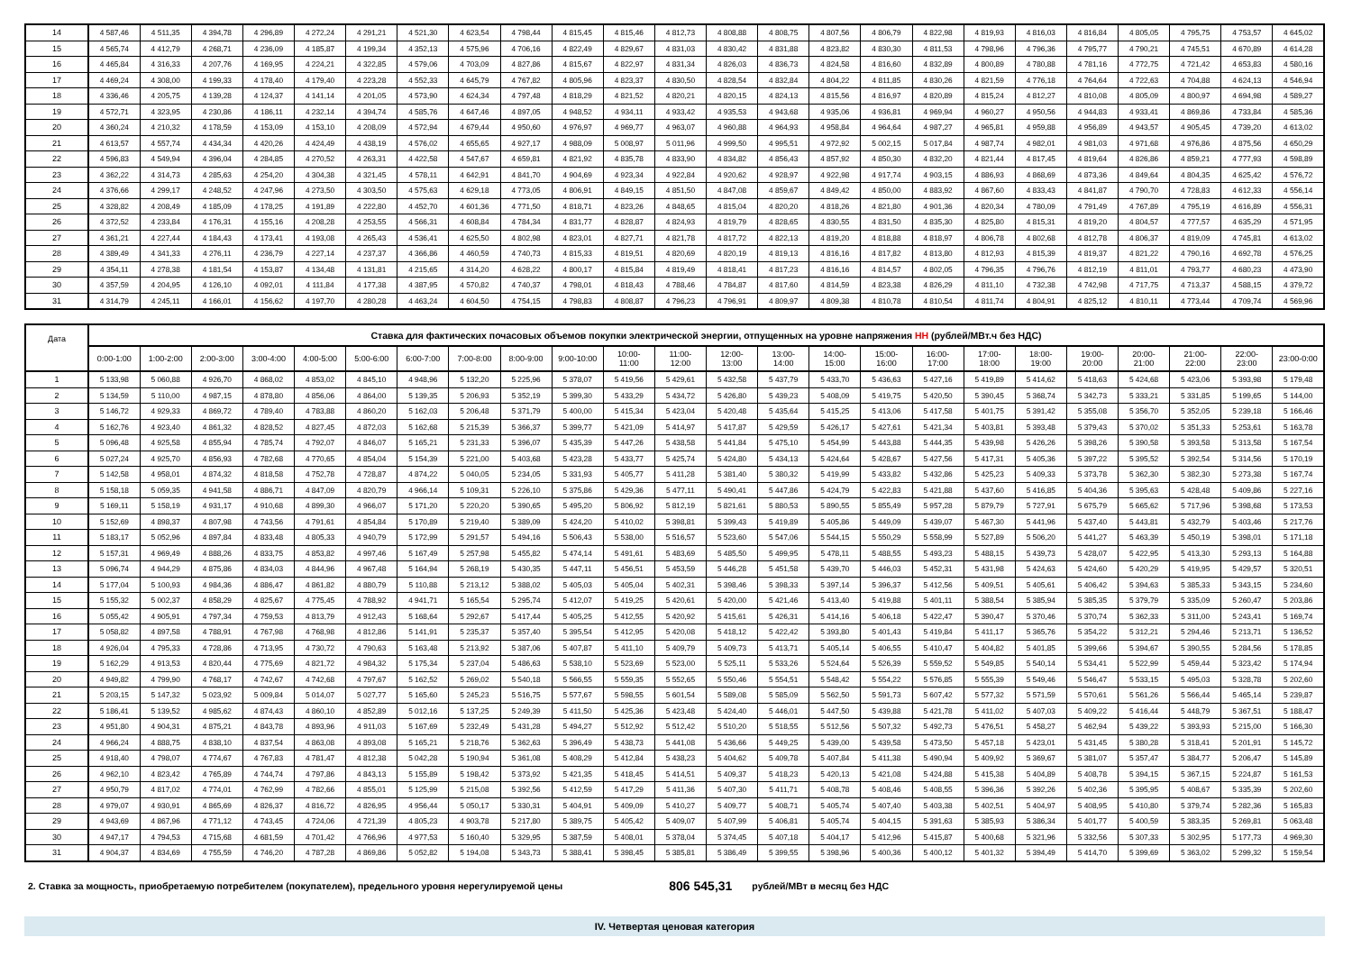| 14 | 4 587,46 | 4 511,35 | 4 394,78 | 4 296,89 | 4 272,24 | 4 291,21 | 4 521,30 | 4 623,54 | 4 798,44 | 4 815,45 | 4 815,46 | 4 812,73 | 4 808,88 | 4 808,75 | 4 807,56 | 4 806,79 | 4 822,98 | 4 819,93 | 4 816,03 | 4 816,84 | 4 805,05 | 4 795,75 | 4 753,57 | 4 645,02 |
| 15 | 4 565,74 | 4 412,79 | 4 268,71 | 4 236,09 | 4 185,87 | 4 199,34 | 4 352,13 | 4 575,96 | 4 706,16 | 4 822,49 | 4 829,67 | 4 831,03 | 4 830,42 | 4 831,88 | 4 823,82 | 4 830,30 | 4 811,53 | 4 798,96 | 4 796,36 | 4 795,77 | 4 790,21 | 4 745,51 | 4 670,89 | 4 614,28 |
| 16 | 4 465,84 | 4 316,33 | 4 207,76 | 4 169,95 | 4 224,21 | 4 322,85 | 4 579,06 | 4 703,09 | 4 827,86 | 4 815,67 | 4 822,97 | 4 831,34 | 4 826,03 | 4 836,73 | 4 824,58 | 4 816,60 | 4 832,89 | 4 800,89 | 4 780,88 | 4 781,16 | 4 772,75 | 4 721,42 | 4 653,83 | 4 580,16 |
| 17 | 4 469,24 | 4 308,00 | 4 199,33 | 4 178,40 | 4 179,40 | 4 223,28 | 4 552,33 | 4 645,79 | 4 767,82 | 4 805,96 | 4 823,37 | 4 830,50 | 4 828,54 | 4 832,84 | 4 804,22 | 4 811,85 | 4 830,26 | 4 821,59 | 4 776,18 | 4 764,64 | 4 722,63 | 4 704,88 | 4 624,13 | 4 546,94 |
| 18 | 4 336,46 | 4 205,75 | 4 139,28 | 4 124,37 | 4 141,14 | 4 201,05 | 4 573,90 | 4 624,34 | 4 797,48 | 4 818,29 | 4 821,52 | 4 820,21 | 4 820,15 | 4 824,13 | 4 815,56 | 4 816,97 | 4 820,89 | 4 815,24 | 4 812,27 | 4 810,08 | 4 805,09 | 4 800,97 | 4 694,98 | 4 589,27 |
| 19 | 4 572,71 | 4 323,95 | 4 230,86 | 4 186,11 | 4 232,14 | 4 394,74 | 4 585,76 | 4 647,46 | 4 897,05 | 4 948,52 | 4 934,11 | 4 933,42 | 4 935,53 | 4 943,68 | 4 935,06 | 4 936,81 | 4 969,94 | 4 960,27 | 4 950,56 | 4 944,83 | 4 933,41 | 4 869,86 | 4 733,84 | 4 585,36 |
| 20 | 4 360,24 | 4 210,32 | 4 178,59 | 4 153,09 | 4 153,10 | 4 208,09 | 4 572,94 | 4 679,44 | 4 950,60 | 4 976,97 | 4 969,77 | 4 963,07 | 4 960,88 | 4 964,93 | 4 958,84 | 4 964,64 | 4 987,27 | 4 965,81 | 4 959,88 | 4 956,89 | 4 943,57 | 4 905,45 | 4 739,20 | 4 613,02 |
| 21 | 4 613,57 | 4 557,74 | 4 434,34 | 4 420,26 | 4 424,49 | 4 438,19 | 4 576,02 | 4 655,65 | 4 927,17 | 4 988,09 | 5 008,97 | 5 011,96 | 4 999,50 | 4 995,51 | 4 972,92 | 5 002,15 | 5 017,84 | 4 987,74 | 4 982,01 | 4 981,03 | 4 971,68 | 4 976,86 | 4 875,56 | 4 650,29 |
| 22 | 4 596,83 | 4 549,94 | 4 396,04 | 4 284,85 | 4 270,52 | 4 263,31 | 4 422,58 | 4 547,67 | 4 659,81 | 4 821,92 | 4 835,78 | 4 833,90 | 4 834,82 | 4 856,43 | 4 857,92 | 4 850,30 | 4 832,20 | 4 821,44 | 4 817,45 | 4 819,64 | 4 826,86 | 4 859,21 | 4 777,93 | 4 598,89 |
| 23 | 4 362,22 | 4 314,73 | 4 285,63 | 4 254,20 | 4 304,38 | 4 321,45 | 4 578,11 | 4 642,91 | 4 841,70 | 4 904,69 | 4 923,34 | 4 922,84 | 4 920,62 | 4 928,97 | 4 922,98 | 4 917,74 | 4 903,15 | 4 886,93 | 4 868,69 | 4 873,36 | 4 849,64 | 4 804,35 | 4 625,42 | 4 576,72 |
| 24 | 4 376,66 | 4 299,17 | 4 248,52 | 4 247,96 | 4 273,50 | 4 303,50 | 4 575,63 | 4 629,18 | 4 773,05 | 4 806,91 | 4 849,15 | 4 851,50 | 4 847,08 | 4 859,67 | 4 849,42 | 4 850,00 | 4 883,92 | 4 867,60 | 4 833,43 | 4 841,87 | 4 790,70 | 4 728,83 | 4 612,33 | 4 556,14 |
| 25 | 4 328,82 | 4 208,49 | 4 185,09 | 4 178,25 | 4 191,89 | 4 222,80 | 4 452,70 | 4 601,36 | 4 771,50 | 4 818,71 | 4 823,26 | 4 848,65 | 4 815,04 | 4 820,20 | 4 818,26 | 4 821,80 | 4 901,36 | 4 820,34 | 4 780,09 | 4 791,49 | 4 767,89 | 4 795,19 | 4 616,89 | 4 556,31 |
| 26 | 4 372,52 | 4 233,84 | 4 176,31 | 4 155,16 | 4 208,28 | 4 253,55 | 4 566,31 | 4 608,84 | 4 784,34 | 4 831,77 | 4 828,87 | 4 824,93 | 4 819,79 | 4 828,65 | 4 830,55 | 4 831,50 | 4 835,30 | 4 825,80 | 4 815,31 | 4 819,20 | 4 804,57 | 4 777,57 | 4 635,29 | 4 571,95 |
| 27 | 4 361,21 | 4 227,44 | 4 184,43 | 4 173,41 | 4 193,08 | 4 265,43 | 4 536,41 | 4 625,50 | 4 802,98 | 4 823,01 | 4 827,71 | 4 821,78 | 4 817,72 | 4 822,13 | 4 819,20 | 4 818,88 | 4 818,97 | 4 806,78 | 4 802,68 | 4 812,78 | 4 806,37 | 4 819,09 | 4 745,81 | 4 613,02 |
| 28 | 4 389,49 | 4 341,33 | 4 276,11 | 4 236,79 | 4 227,14 | 4 237,37 | 4 366,86 | 4 460,59 | 4 740,73 | 4 815,33 | 4 819,51 | 4 820,69 | 4 820,19 | 4 819,13 | 4 816,16 | 4 817,82 | 4 813,80 | 4 812,93 | 4 815,39 | 4 819,37 | 4 821,22 | 4 790,16 | 4 692,78 | 4 576,25 |
| 29 | 4 354,11 | 4 278,38 | 4 181,54 | 4 153,87 | 4 134,48 | 4 131,81 | 4 215,65 | 4 314,20 | 4 628,22 | 4 800,17 | 4 815,84 | 4 819,49 | 4 818,41 | 4 817,23 | 4 816,16 | 4 814,57 | 4 802,05 | 4 796,35 | 4 796,76 | 4 812,19 | 4 811,01 | 4 793,77 | 4 680,23 | 4 473,90 |
| 30 | 4 357,59 | 4 204,95 | 4 126,10 | 4 092,01 | 4 111,84 | 4 177,38 | 4 387,95 | 4 570,82 | 4 740,37 | 4 798,01 | 4 818,43 | 4 788,46 | 4 784,87 | 4 817,60 | 4 814,59 | 4 823,38 | 4 826,29 | 4 811,10 | 4 732,38 | 4 742,98 | 4 717,75 | 4 713,37 | 4 588,15 | 4 379,72 |
| 31 | 4 314,79 | 4 245,11 | 4 166,01 | 4 156,62 | 4 197,70 | 4 280,28 | 4 463,24 | 4 604,50 | 4 754,15 | 4 798,83 | 4 808,87 | 4 796,23 | 4 796,91 | 4 809,97 | 4 809,38 | 4 810,78 | 4 810,54 | 4 811,74 | 4 804,91 | 4 825,12 | 4 810,11 | 4 773,44 | 4 709,74 | 4 569,96 |
| Дата | Ставка для фактических почасовых объемов покупки электрической энергии, отпущенных на уровне напряжения НН (рублей/МВт.ч без НДС) | | | | | | | | | | | | | | | | | | | | | | | |
| --- | --- | --- | --- | --- | --- | --- | --- | --- | --- | --- | --- | --- | --- | --- | --- | --- | --- | --- | --- | --- | --- | --- | --- | --- |
| | 0:00-1:00 | 1:00-2:00 | 2:00-3:00 | 3:00-4:00 | 4:00-5:00 | 5:00-6:00 | 6:00-7:00 | 7:00-8:00 | 8:00-9:00 | 9:00-10:00 | 10:00- 11:00 | 11:00- 12:00 | 12:00- 13:00 | 13:00- 14:00 | 14:00- 15:00 | 15:00- 16:00 | 16:00- 17:00 | 17:00- 18:00 | 18:00- 19:00 | 19:00- 20:00 | 20:00- 21:00 | 21:00- 22:00 | 22:00- 23:00 | 23:00-0:00 |
| 1 | 5 133,98 | 5 060,88 | 4 926,70 | 4 868,02 | 4 853,02 | 4 845,10 | 4 948,96 | 5 132,20 | 5 225,96 | 5 378,07 | 5 419,56 | 5 429,61 | 5 432,58 | 5 437,79 | 5 433,70 | 5 436,63 | 5 427,16 | 5 419,89 | 5 414,62 | 5 418,63 | 5 424,68 | 5 423,06 | 5 393,98 | 5 179,48 |
| 2 | 5 134,59 | 5 110,00 | 4 987,15 | 4 878,80 | 4 856,06 | 4 864,00 | 5 139,35 | 5 206,93 | 5 352,19 | 5 399,30 | 5 433,29 | 5 434,72 | 5 426,80 | 5 439,23 | 5 408,09 | 5 419,75 | 5 420,50 | 5 390,45 | 5 368,74 | 5 342,73 | 5 333,21 | 5 331,85 | 5 199,65 | 5 144,00 |
| 3 | 5 146,72 | 4 929,33 | 4 869,72 | 4 789,40 | 4 783,88 | 4 860,20 | 5 162,03 | 5 206,48 | 5 371,79 | 5 400,00 | 5 415,34 | 5 423,04 | 5 420,48 | 5 435,64 | 5 415,25 | 5 413,06 | 5 417,58 | 5 401,75 | 5 391,42 | 5 355,08 | 5 356,70 | 5 352,05 | 5 239,18 | 5 166,46 |
| 4 | 5 162,76 | 4 923,40 | 4 861,32 | 4 828,52 | 4 827,45 | 4 872,03 | 5 162,68 | 5 215,39 | 5 366,37 | 5 399,77 | 5 421,09 | 5 414,97 | 5 417,87 | 5 429,59 | 5 426,17 | 5 427,61 | 5 421,34 | 5 403,81 | 5 393,48 | 5 379,43 | 5 370,02 | 5 351,33 | 5 253,61 | 5 163,78 |
| 5 | 5 096,48 | 4 925,58 | 4 855,94 | 4 785,74 | 4 792,07 | 4 846,07 | 5 165,21 | 5 231,33 | 5 396,07 | 5 435,39 | 5 447,26 | 5 438,58 | 5 441,84 | 5 475,10 | 5 454,99 | 5 443,88 | 5 444,35 | 5 439,98 | 5 426,26 | 5 398,26 | 5 390,58 | 5 393,58 | 5 313,58 | 5 167,54 |
| 6 | 5 027,24 | 4 925,70 | 4 856,93 | 4 782,68 | 4 770,65 | 4 854,04 | 5 154,39 | 5 221,00 | 5 403,68 | 5 423,28 | 5 433,77 | 5 425,74 | 5 424,80 | 5 434,13 | 5 424,64 | 5 428,67 | 5 427,56 | 5 417,31 | 5 405,36 | 5 397,22 | 5 395,52 | 5 392,54 | 5 314,56 | 5 170,19 |
| 7 | 5 142,58 | 4 958,01 | 4 874,32 | 4 818,58 | 4 752,78 | 4 728,87 | 4 874,22 | 5 040,05 | 5 234,05 | 5 331,93 | 5 405,77 | 5 411,28 | 5 381,40 | 5 380,32 | 5 419,99 | 5 433,82 | 5 432,86 | 5 425,23 | 5 409,33 | 5 373,78 | 5 362,30 | 5 382,30 | 5 273,38 | 5 167,74 |
| 8 | 5 158,18 | 5 059,35 | 4 941,58 | 4 886,71 | 4 847,09 | 4 820,79 | 4 966,14 | 5 109,31 | 5 226,10 | 5 375,86 | 5 429,36 | 5 477,11 | 5 490,41 | 5 447,86 | 5 424,79 | 5 422,83 | 5 421,88 | 5 437,60 | 5 416,85 | 5 404,36 | 5 395,63 | 5 428,48 | 5 409,86 | 5 227,16 |
| 9 | 5 169,11 | 5 158,19 | 4 931,17 | 4 910,68 | 4 899,30 | 4 966,07 | 5 171,20 | 5 220,20 | 5 390,65 | 5 495,20 | 5 806,92 | 5 812,19 | 5 821,61 | 5 880,53 | 5 890,55 | 5 855,49 | 5 957,28 | 5 879,79 | 5 727,91 | 5 675,79 | 5 665,62 | 5 717,96 | 5 398,68 | 5 173,53 |
| 10 | 5 152,69 | 4 898,37 | 4 807,98 | 4 743,56 | 4 791,61 | 4 854,84 | 5 170,89 | 5 219,40 | 5 389,09 | 5 424,20 | 5 410,02 | 5 398,81 | 5 399,43 | 5 419,89 | 5 405,86 | 5 449,09 | 5 439,07 | 5 467,30 | 5 441,96 | 5 437,40 | 5 443,81 | 5 432,79 | 5 403,46 | 5 217,76 |
| 11 | 5 183,17 | 5 052,96 | 4 897,84 | 4 833,48 | 4 805,33 | 4 940,79 | 5 172,99 | 5 291,57 | 5 494,16 | 5 506,43 | 5 538,00 | 5 516,57 | 5 523,60 | 5 547,06 | 5 544,15 | 5 550,29 | 5 558,99 | 5 527,89 | 5 506,20 | 5 441,27 | 5 463,39 | 5 450,19 | 5 398,01 | 5 171,18 |
| 12 | 5 157,31 | 4 969,49 | 4 888,26 | 4 833,75 | 4 853,82 | 4 997,46 | 5 167,49 | 5 257,98 | 5 455,82 | 5 474,14 | 5 491,61 | 5 483,69 | 5 485,50 | 5 499,95 | 5 478,11 | 5 488,55 | 5 493,23 | 5 488,15 | 5 439,73 | 5 428,07 | 5 422,95 | 5 413,30 | 5 293,13 | 5 164,88 |
| 13 | 5 096,74 | 4 944,29 | 4 875,86 | 4 834,03 | 4 844,96 | 4 967,48 | 5 164,94 | 5 268,19 | 5 430,35 | 5 447,11 | 5 456,51 | 5 453,59 | 5 446,28 | 5 451,58 | 5 439,70 | 5 446,03 | 5 452,31 | 5 431,98 | 5 424,63 | 5 424,60 | 5 420,29 | 5 419,95 | 5 429,57 | 5 320,51 |
| 14 | 5 177,04 | 5 100,93 | 4 984,36 | 4 886,47 | 4 861,82 | 4 880,79 | 5 110,88 | 5 213,12 | 5 388,02 | 5 405,03 | 5 405,04 | 5 402,31 | 5 398,46 | 5 398,33 | 5 397,14 | 5 396,37 | 5 412,56 | 5 409,51 | 5 405,61 | 5 406,42 | 5 394,63 | 5 385,33 | 5 343,15 | 5 234,60 |
| 15 | 5 155,32 | 5 002,37 | 4 858,29 | 4 825,67 | 4 775,45 | 4 788,92 | 4 941,71 | 5 165,54 | 5 295,74 | 5 412,07 | 5 419,25 | 5 420,61 | 5 420,00 | 5 421,46 | 5 413,40 | 5 419,88 | 5 401,11 | 5 388,54 | 5 385,94 | 5 385,35 | 5 379,79 | 5 335,09 | 5 260,47 | 5 203,86 |
| 16 | 5 055,42 | 4 905,91 | 4 797,34 | 4 759,53 | 4 813,79 | 4 912,43 | 5 168,64 | 5 292,67 | 5 417,44 | 5 405,25 | 5 412,55 | 5 420,92 | 5 415,61 | 5 426,31 | 5 414,16 | 5 406,18 | 5 422,47 | 5 390,47 | 5 370,46 | 5 370,74 | 5 362,33 | 5 311,00 | 5 243,41 | 5 169,74 |
| 17 | 5 058,82 | 4 897,58 | 4 788,91 | 4 767,98 | 4 768,98 | 4 812,86 | 5 141,91 | 5 235,37 | 5 357,40 | 5 395,54 | 5 412,95 | 5 420,08 | 5 418,12 | 5 422,42 | 5 393,80 | 5 401,43 | 5 419,84 | 5 411,17 | 5 365,76 | 5 354,22 | 5 312,21 | 5 294,46 | 5 213,71 | 5 136,52 |
| 18 | 4 926,04 | 4 795,33 | 4 728,86 | 4 713,95 | 4 730,72 | 4 790,63 | 5 163,48 | 5 213,92 | 5 387,06 | 5 407,87 | 5 411,10 | 5 409,79 | 5 409,73 | 5 413,71 | 5 405,14 | 5 406,55 | 5 410,47 | 5 404,82 | 5 401,85 | 5 399,66 | 5 394,67 | 5 390,55 | 5 284,56 | 5 178,85 |
| 19 | 5 162,29 | 4 913,53 | 4 820,44 | 4 775,69 | 4 821,72 | 4 984,32 | 5 175,34 | 5 237,04 | 5 486,63 | 5 538,10 | 5 523,69 | 5 523,00 | 5 525,11 | 5 533,26 | 5 524,64 | 5 526,39 | 5 559,52 | 5 549,85 | 5 540,14 | 5 534,41 | 5 522,99 | 5 459,44 | 5 323,42 | 5 174,94 |
| 20 | 4 949,82 | 4 799,90 | 4 768,17 | 4 742,67 | 4 742,68 | 4 797,67 | 5 162,52 | 5 269,02 | 5 540,18 | 5 566,55 | 5 559,35 | 5 552,65 | 5 550,46 | 5 554,51 | 5 548,42 | 5 554,22 | 5 576,85 | 5 555,39 | 5 549,46 | 5 546,47 | 5 533,15 | 5 495,03 | 5 328,78 | 5 202,60 |
| 21 | 5 203,15 | 5 147,32 | 5 023,92 | 5 009,84 | 5 014,07 | 5 027,77 | 5 165,60 | 5 245,23 | 5 516,75 | 5 577,67 | 5 598,55 | 5 601,54 | 5 589,08 | 5 585,09 | 5 562,50 | 5 591,73 | 5 607,42 | 5 577,32 | 5 571,59 | 5 570,61 | 5 561,26 | 5 566,44 | 5 465,14 | 5 239,87 |
| 22 | 5 186,41 | 5 139,52 | 4 985,62 | 4 874,43 | 4 860,10 | 4 852,89 | 5 012,16 | 5 137,25 | 5 249,39 | 5 411,50 | 5 425,36 | 5 423,48 | 5 424,40 | 5 446,01 | 5 447,50 | 5 439,88 | 5 421,78 | 5 411,02 | 5 407,03 | 5 409,22 | 5 416,44 | 5 448,79 | 5 367,51 | 5 188,47 |
| 23 | 4 951,80 | 4 904,31 | 4 875,21 | 4 843,78 | 4 893,96 | 4 911,03 | 5 167,69 | 5 232,49 | 5 431,28 | 5 494,27 | 5 512,92 | 5 512,42 | 5 510,20 | 5 518,55 | 5 512,56 | 5 507,32 | 5 492,73 | 5 476,51 | 5 458,27 | 5 462,94 | 5 439,22 | 5 393,93 | 5 215,00 | 5 166,30 |
| 24 | 4 966,24 | 4 888,75 | 4 838,10 | 4 837,54 | 4 863,08 | 4 893,08 | 5 165,21 | 5 218,76 | 5 362,63 | 5 396,49 | 5 438,73 | 5 441,08 | 5 436,66 | 5 449,25 | 5 439,00 | 5 439,58 | 5 473,50 | 5 457,18 | 5 423,01 | 5 431,45 | 5 380,28 | 5 318,41 | 5 201,91 | 5 145,72 |
| 25 | 4 918,40 | 4 798,07 | 4 774,67 | 4 767,83 | 4 781,47 | 4 812,38 | 5 042,28 | 5 190,94 | 5 361,08 | 5 408,29 | 5 412,84 | 5 438,23 | 5 404,62 | 5 409,78 | 5 407,84 | 5 411,38 | 5 490,94 | 5 409,92 | 5 369,67 | 5 381,07 | 5 357,47 | 5 384,77 | 5 206,47 | 5 145,89 |
| 26 | 4 962,10 | 4 823,42 | 4 765,89 | 4 744,74 | 4 797,86 | 4 843,13 | 5 155,89 | 5 198,42 | 5 373,92 | 5 421,35 | 5 418,45 | 5 414,51 | 5 409,37 | 5 418,23 | 5 420,13 | 5 421,08 | 5 424,88 | 5 415,38 | 5 404,89 | 5 408,78 | 5 394,15 | 5 367,15 | 5 224,87 | 5 161,53 |
| 27 | 4 950,79 | 4 817,02 | 4 774,01 | 4 762,99 | 4 782,66 | 4 855,01 | 5 125,99 | 5 215,08 | 5 392,56 | 5 412,59 | 5 417,29 | 5 411,36 | 5 407,30 | 5 411,71 | 5 408,78 | 5 408,46 | 5 408,55 | 5 396,36 | 5 392,26 | 5 402,36 | 5 395,95 | 5 408,67 | 5 335,39 | 5 202,60 |
| 28 | 4 979,07 | 4 930,91 | 4 865,69 | 4 826,37 | 4 816,72 | 4 826,95 | 4 956,44 | 5 050,17 | 5 330,31 | 5 404,91 | 5 409,09 | 5 410,27 | 5 409,77 | 5 408,71 | 5 405,74 | 5 407,40 | 5 403,38 | 5 402,51 | 5 404,97 | 5 408,95 | 5 410,80 | 5 379,74 | 5 282,36 | 5 165,83 |
| 29 | 4 943,69 | 4 867,96 | 4 771,12 | 4 743,45 | 4 724,06 | 4 721,39 | 4 805,23 | 4 903,78 | 5 217,80 | 5 389,75 | 5 405,42 | 5 409,07 | 5 407,99 | 5 406,81 | 5 405,74 | 5 404,15 | 5 391,63 | 5 385,93 | 5 386,34 | 5 401,77 | 5 400,59 | 5 383,35 | 5 269,81 | 5 063,48 |
| 30 | 4 947,17 | 4 794,53 | 4 715,68 | 4 681,59 | 4 701,42 | 4 766,96 | 4 977,53 | 5 160,40 | 5 329,95 | 5 387,59 | 5 408,01 | 5 378,04 | 5 374,45 | 5 407,18 | 5 404,17 | 5 412,96 | 5 415,87 | 5 400,68 | 5 321,96 | 5 332,56 | 5 307,33 | 5 302,95 | 5 177,73 | 4 969,30 |
| 31 | 4 904,37 | 4 834,69 | 4 755,59 | 4 746,20 | 4 787,28 | 4 869,86 | 5 052,82 | 5 194,08 | 5 343,73 | 5 388,41 | 5 398,45 | 5 385,81 | 5 386,49 | 5 399,55 | 5 398,96 | 5 400,36 | 5 400,12 | 5 401,32 | 5 394,49 | 5 414,70 | 5 399,69 | 5 363,02 | 5 299,32 | 5 159,54 |
2. Ставка за мощность, приобретаемую потребителем (покупателем), предельного уровня нерегулируемой цены 806 545,31 рублей/МВт в месяц без НДС
IV. Четвертая ценовая категория